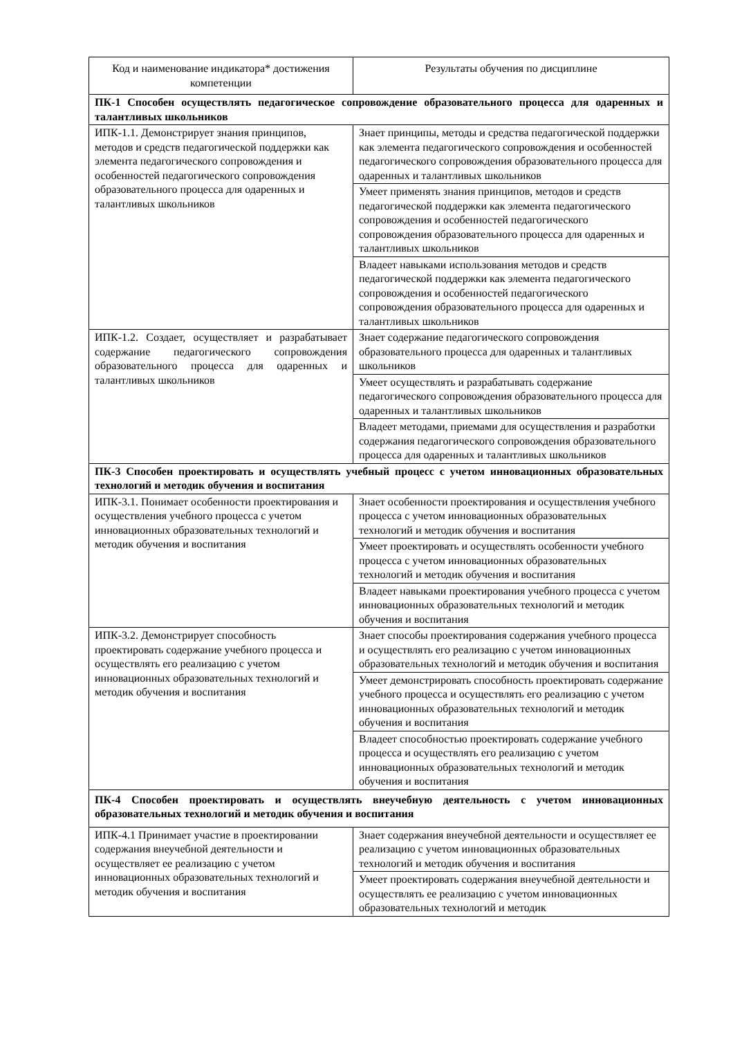| Код и наименование индикатора* достижения компетенции | Результаты обучения по дисциплине |
| --- | --- |
| ПК-1 Способен осуществлять педагогическое сопровождение образовательного процесса для одаренных и талантливых школьников | |
| ИПК-1.1. Демонстрирует знания принципов, методов и средств педагогической поддержки как элемента педагогического сопровождения и особенностей педагогического сопровождения образовательного процесса для одаренных и талантливых школьников | Знает принципы, методы и средства педагогической поддержки как элемента педагогического сопровождения и особенностей педагогического сопровождения образовательного процесса для одаренных и талантливых школьников |
| | Умеет применять знания принципов, методов и средств педагогической поддержки как элемента педагогического сопровождения и особенностей педагогического сопровождения образовательного процесса для одаренных и талантливых школьников |
| | Владеет навыками использования методов и средств педагогической поддержки как элемента педагогического сопровождения и особенностей педагогического сопровождения образовательного процесса для одаренных и талантливых школьников |
| ИПК-1.2. Создает, осуществляет и разрабатывает содержание педагогического сопровождения образовательного процесса для одаренных и талантливых школьников | Знает содержание педагогического сопровождения образовательного процесса для одаренных и талантливых школьников |
| | Умеет осуществлять и разрабатывать содержание педагогического сопровождения образовательного процесса для одаренных и талантливых школьников |
| | Владеет методами, приемами для осуществления и разработки содержания педагогического сопровождения образовательного процесса для одаренных и талантливых школьников |
| ПК-3 Способен проектировать и осуществлять учебный процесс с учетом инновационных образовательных технологий и методик обучения и воспитания | |
| ИПК-3.1. Понимает особенности проектирования и осуществления учебного процесса с учетом инновационных образовательных технологий и методик обучения и воспитания | Знает особенности проектирования и осуществления учебного процесса с учетом инновационных образовательных технологий и методик обучения и воспитания |
| | Умеет проектировать и осуществлять особенности учебного процесса с учетом инновационных образовательных технологий и методик обучения и воспитания |
| | Владеет навыками проектирования учебного процесса с учетом инновационных образовательных технологий и методик обучения и воспитания |
| ИПК-3.2. Демонстрирует способность проектировать содержание учебного процесса и осуществлять его реализацию с учетом инновационных образовательных технологий и методик обучения и воспитания | Знает способы проектирования содержания учебного процесса и осуществлять его реализацию с учетом инновационных образовательных технологий и методик обучения и воспитания |
| | Умеет демонстрировать способность проектировать содержание учебного процесса и осуществлять его реализацию с учетом инновационных образовательных технологий и методик обучения и воспитания |
| | Владеет способностью проектировать содержание учебного процесса и осуществлять его реализацию с учетом инновационных образовательных технологий и методик обучения и воспитания |
| ПК-4 Способен проектировать и осуществлять внеучебную деятельность с учетом инновационных образовательных технологий и методик обучения и воспитания | |
| ИПК-4.1 Принимает участие в проектировании содержания внеучебной деятельности и осуществляет ее реализацию с учетом инновационных образовательных технологий и методик обучения и воспитания | Знает содержания внеучебной деятельности и осуществляет ее реализацию с учетом инновационных образовательных технологий и методик обучения и воспитания |
| | Умеет проектировать содержания внеучебной деятельности и осуществлять ее реализацию с учетом инновационных образовательных технологий и методик |